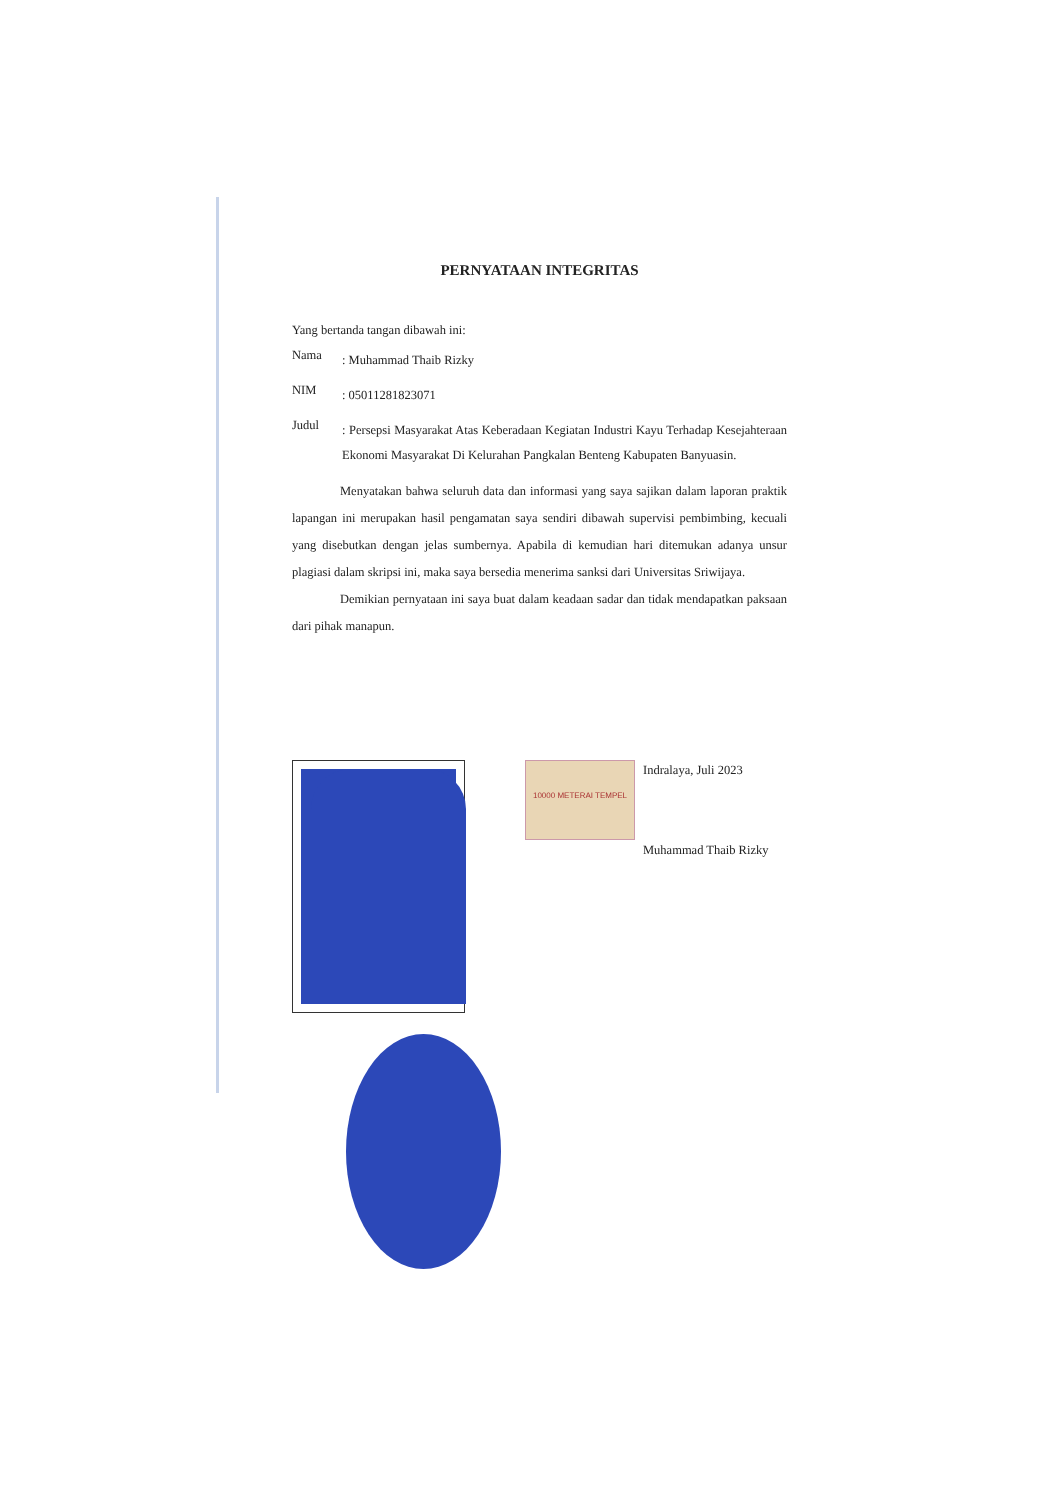PERNYATAAN INTEGRITAS
Yang bertanda tangan dibawah ini:
Nama: Muhammad Thaib Rizky
NIM: 05011281823071
Judul: Persepsi Masyarakat Atas Keberadaan Kegiatan Industri Kayu Terhadap Kesejahteraan Ekonomi Masyarakat Di Kelurahan Pangkalan Benteng Kabupaten Banyuasin.
Menyatakan bahwa seluruh data dan informasi yang saya sajikan dalam laporan praktik lapangan ini merupakan hasil pengamatan saya sendiri dibawah supervisi pembimbing, kecuali yang disebutkan dengan jelas sumbernya. Apabila di kemudian hari ditemukan adanya unsur plagiasi dalam skripsi ini, maka saya bersedia menerima sanksi dari Universitas Sriwijaya.
Demikian pernyataan ini saya buat dalam keadaan sadar dan tidak mendapatkan paksaan dari pihak manapun.
10000 METERAI TEMPEL
Indralaya, Juli 2023
Muhammad Thaib Rizky